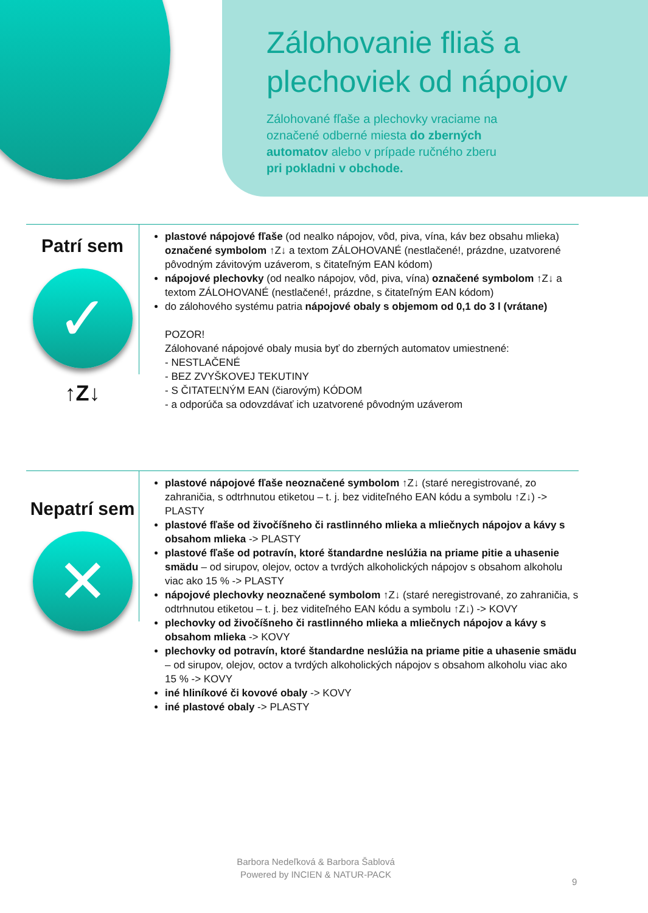Zálohovanie fliaš a plechoviek od nápojov
Zálohované fľaše a plechovky vraciame na označené odberné miesta do zberných automatov alebo v prípade ručného zberu pri pokladni v obchode.
Patrí sem
✓
↑Z↓
plastové nápojové fľaše (od nealko nápojov, vôd, piva, vína, káv bez obsahu mlieka) označené symbolom ↑Z↓ a textom ZÁLOHOVANÉ (nestlačené!, prázdne, uzatvorené pôvodným závitovým uzáverom, s čitateľným EAN kódom)
nápojové plechovky (od nealko nápojov, vôd, piva, vína) označené symbolom ↑Z↓ a textom ZÁLOHOVANÉ (nestlačené!, prázdne, s čitateľným EAN kódom)
do zálohového systému patria nápojové obaly s objemom od 0,1 do 3 l (vrátane)
POZOR!
Zálohované nápojové obaly musia byť do zberných automatov umiestnené:
- NESTLAČENÉ
- BEZ ZVYŠKOVEJ TEKUTINY
- S ČITATEĽNÝM EAN (čiarovým) KÓDOM
- a odporúča sa odovzdávať ich uzatvorené pôvodným uzáverom
Nepatrí sem
✕
plastové nápojové fľaše neoznačené symbolom ↑Z↓ (staré neregistrované, zo zahraničia, s odtrhnutou etiketou – t. j. bez viditeľného EAN kódu a symbolu ↑Z↓) -> PLASTY
plastové fľaše od živočíšneho či rastlinného mlieka a mliečnych nápojov a kávy s obsahom mlieka -> PLASTY
plastové fľaše od potravín, ktoré štandardne neslúžia na priame pitie a uhasenie smädu – od sirupov, olejov, octov a tvrdých alkoholických nápojov s obsahom alkoholu viac ako 15 % -> PLASTY
nápojové plechovky neoznačené symbolom ↑Z↓ (staré neregistrované, zo zahraničia, s odtrhnutou etiketou – t. j. bez viditeľného EAN kódu a symbolu ↑Z↓) -> KOVY
plechovky od živočíšneho či rastlinného mlieka a mliečnych nápojov a kávy s obsahom mlieka -> KOVY
plechovky od potravín, ktoré štandardne neslúžia na priame pitie a uhasenie smädu – od sirupov, olejov, octov a tvrdých alkoholických nápojov s obsahom alkoholu viac ako 15 % -> KOVY
iné hliníkové či kovové obaly -> KOVY
iné plastové obaly -> PLASTY
Barbora Nedeľková & Barbora Šablová
Powered by INCIEN & NATUR-PACK
9